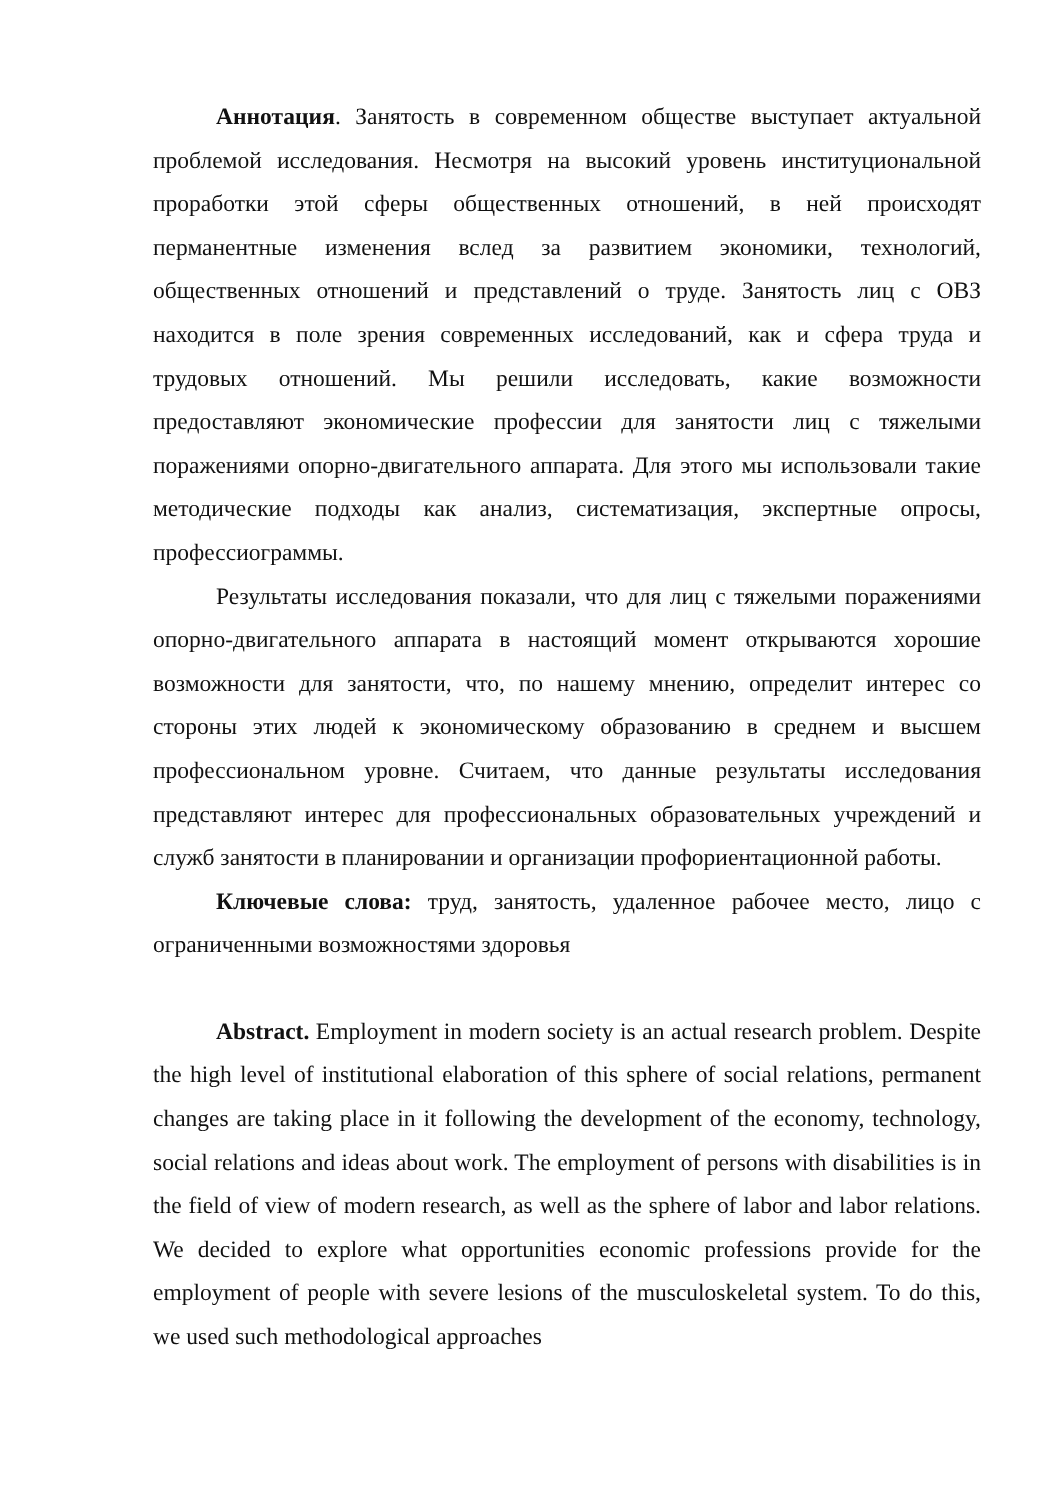Аннотация. Занятость в современном обществе выступает актуальной проблемой исследования. Несмотря на высокий уровень институциональной проработки этой сферы общественных отношений, в ней происходят перманентные изменения вслед за развитием экономики, технологий, общественных отношений и представлений о труде. Занятость лиц с ОВЗ находится в поле зрения современных исследований, как и сфера труда и трудовых отношений. Мы решили исследовать, какие возможности предоставляют экономические профессии для занятости лиц с тяжелыми поражениями опорно-двигательного аппарата. Для этого мы использовали такие методические подходы как анализ, систематизация, экспертные опросы, профессиограммы.
Результаты исследования показали, что для лиц с тяжелыми поражениями опорно-двигательного аппарата в настоящий момент открываются хорошие возможности для занятости, что, по нашему мнению, определит интерес со стороны этих людей к экономическому образованию в среднем и высшем профессиональном уровне. Считаем, что данные результаты исследования представляют интерес для профессиональных образовательных учреждений и служб занятости в планировании и организации профориентационной работы.
Ключевые слова: труд, занятость, удаленное рабочее место, лицо с ограниченными возможностями здоровья
Abstract. Employment in modern society is an actual research problem. Despite the high level of institutional elaboration of this sphere of social relations, permanent changes are taking place in it following the development of the economy, technology, social relations and ideas about work. The employment of persons with disabilities is in the field of view of modern research, as well as the sphere of labor and labor relations. We decided to explore what opportunities economic professions provide for the employment of people with severe lesions of the musculoskeletal system. To do this, we used such methodological approaches